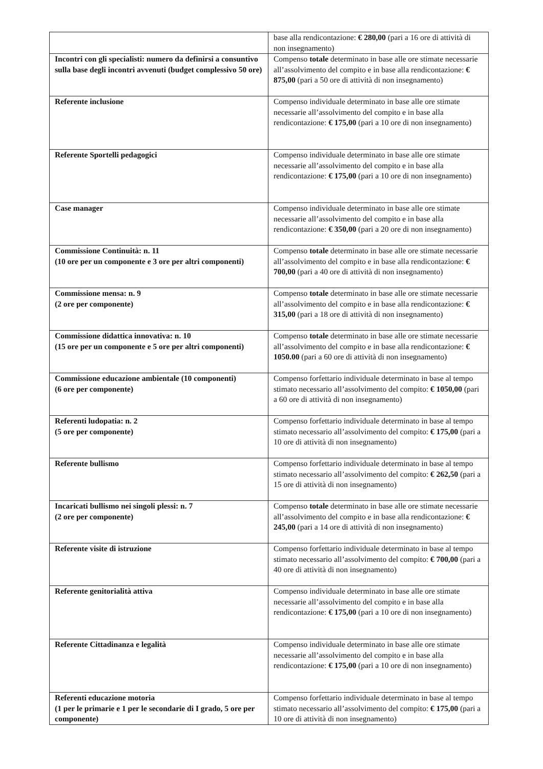| | base alla rendicontazione: € 280,00 (pari a 16 ore di attività di non insegnamento) |
| Incontri con gli specialisti: numero da definirsi a consuntivo sulla base degli incontri avvenuti (budget complessivo 50 ore) | Compenso totale determinato in base alle ore stimate necessarie all’assolvimento del compito e in base alla rendicontazione: € 875,00 (pari a 50 ore di attività di non insegnamento) |
| Referente inclusione | Compenso individuale determinato in base alle ore stimate necessarie all’assolvimento del compito e in base alla rendicontazione: € 175,00 (pari a 10 ore di non insegnamento) |
| Referente Sportelli pedagogici | Compenso individuale determinato in base alle ore stimate necessarie all’assolvimento del compito e in base alla rendicontazione: € 175,00 (pari a 10 ore di non insegnamento) |
| Case manager | Compenso individuale determinato in base alle ore stimate necessarie all’assolvimento del compito e in base alla rendicontazione: € 350,00 (pari a 20 ore di non insegnamento) |
| Commissione Continuità: n. 11 (10 ore per un componente e 3 ore per altri componenti) | Compenso totale determinato in base alle ore stimate necessarie all’assolvimento del compito e in base alla rendicontazione: € 700,00 (pari a 40 ore di attività di non insegnamento) |
| Commissione mensa: n. 9 (2 ore per componente) | Compenso totale determinato in base alle ore stimate necessarie all’assolvimento del compito e in base alla rendicontazione: € 315,00 (pari a 18 ore di attività di non insegnamento) |
| Commissione didattica innovativa: n. 10 (15 ore per un componente e 5 ore per altri componenti) | Compenso totale determinato in base alle ore stimate necessarie all’assolvimento del compito e in base alla rendicontazione: € 1050.00 (pari a 60 ore di attività di non insegnamento) |
| Commissione educazione ambientale (10 componenti) (6 ore per componente) | Compenso forfettario individuale determinato in base al tempo stimato necessario all’assolvimento del compito: € 1050,00 (pari a 60 ore di attività di non insegnamento) |
| Referenti ludopatia: n. 2 (5 ore per componente) | Compenso forfettario individuale determinato in base al tempo stimato necessario all’assolvimento del compito: € 175,00 (pari a 10 ore di attività di non insegnamento) |
| Referente bullismo | Compenso forfettario individuale determinato in base al tempo stimato necessario all’assolvimento del compito: € 262,50 (pari a 15 ore di attività di non insegnamento) |
| Incaricati bullismo nei singoli plessi: n. 7 (2 ore per componente) | Compenso totale determinato in base alle ore stimate necessarie all’assolvimento del compito e in base alla rendicontazione: € 245,00 (pari a 14 ore di attività di non insegnamento) |
| Referente visite di istruzione | Compenso forfettario individuale determinato in base al tempo stimato necessario all’assolvimento del compito: € 700,00 (pari a 40 ore di attività di non insegnamento) |
| Referente genitorialità attiva | Compenso individuale determinato in base alle ore stimate necessarie all’assolvimento del compito e in base alla rendicontazione: € 175,00 (pari a 10 ore di non insegnamento) |
| Referente Cittadinanza e legalità | Compenso individuale determinato in base alle ore stimate necessarie all’assolvimento del compito e in base alla rendicontazione: € 175,00 (pari a 10 ore di non insegnamento) |
| Referenti educazione motoria (1 per le primarie e 1 per le secondarie di I grado, 5 ore per componente) | Compenso forfettario individuale determinato in base al tempo stimato necessario all’assolvimento del compito: € 175,00 (pari a 10 ore di attività di non insegnamento) |